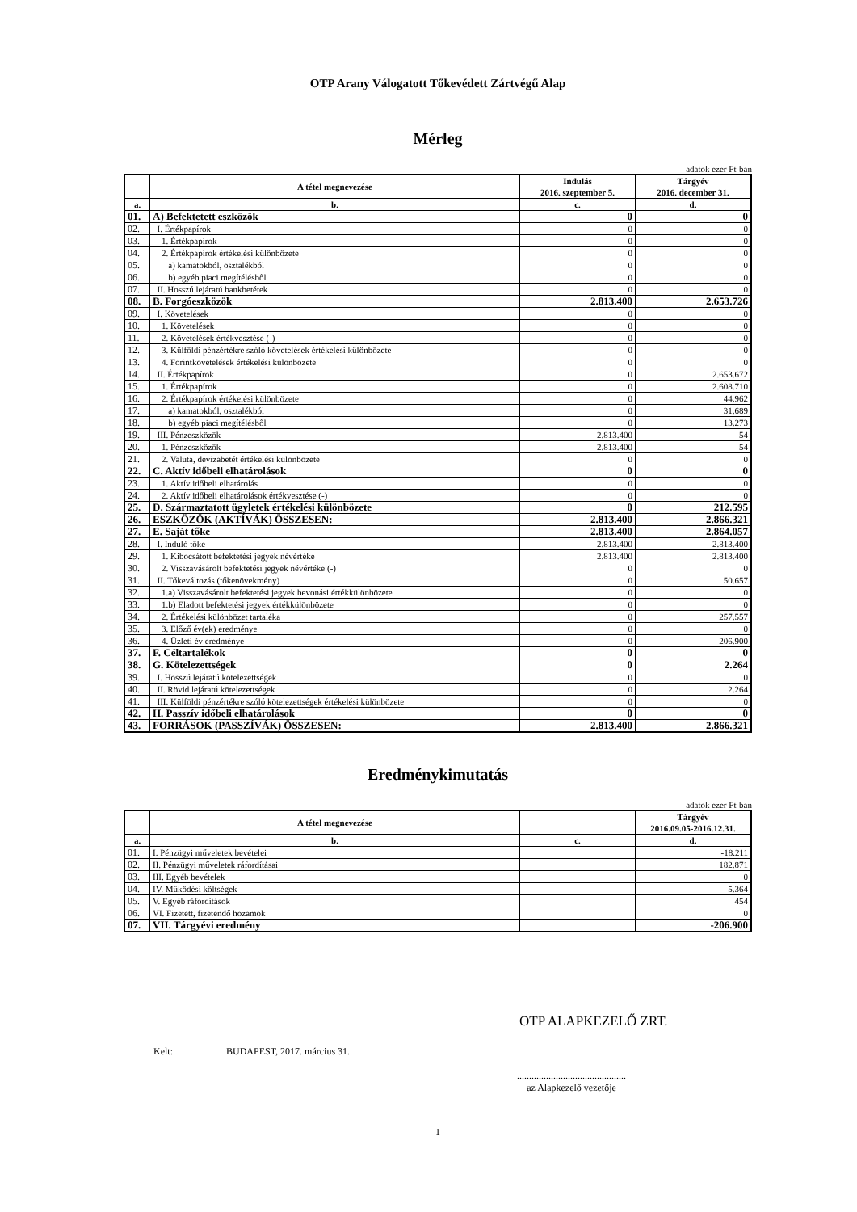OTP Arany Válogatott Tőkevédett Zártvégű Alap
Mérleg
adatok ezer Ft-ban
| | A tétel megnevezése | Indulás 2016. szeptember 5. | Tárgyév 2016. december 31. |
| --- | --- | --- | --- |
| a. | b. | c. | d. |
| 01. | A) Befektetett eszközök | 0 | 0 |
| 02. | I. Értékpapírok | 0 | 0 |
| 03. | 1. Értékpapírok | 0 | 0 |
| 04. | 2. Értékpapírok értékelési különbözete | 0 | 0 |
| 05. | a) kamatokból, osztalékból | 0 | 0 |
| 06. | b) egyéb piaci megítélésből | 0 | 0 |
| 07. | II. Hosszú lejáratú bankbetétek | 0 | 0 |
| 08. | B. Forgóeszközök | 2.813.400 | 2.653.726 |
| 09. | I. Követelések | 0 | 0 |
| 10. | 1. Követelések | 0 | 0 |
| 11. | 2. Követelések értékvesztése (-) | 0 | 0 |
| 12. | 3. Külföldi pénzértékre szóló követelések értékelési különbözete | 0 | 0 |
| 13. | 4. Forintkövetelések értékelési különbözete | 0 | 0 |
| 14. | II. Értékpapírok | 0 | 2.653.672 |
| 15. | 1. Értékpapírok | 0 | 2.608.710 |
| 16. | 2. Értékpapírok értékelési különbözete | 0 | 44.962 |
| 17. | a) kamatokból, osztalékból | 0 | 31.689 |
| 18. | b) egyéb piaci megítélésből | 0 | 13.273 |
| 19. | III. Pénzeszközök | 2.813.400 | 54 |
| 20. | 1. Pénzeszközök | 2.813.400 | 54 |
| 21. | 2. Valuta, devizabetét értékelési különbözete | 0 | 0 |
| 22. | C. Aktív időbeli elhatárolások | 0 | 0 |
| 23. | 1. Aktív időbeli elhatárolás | 0 | 0 |
| 24. | 2. Aktív időbeli elhatárolások értékvesztése (-) | 0 | 0 |
| 25. | D. Származtatott ügyletek értékelési különbözete | 0 | 212.595 |
| 26. | ESZKÖZÖK (AKTÍVÁK) ÖSSZESEN: | 2.813.400 | 2.866.321 |
| 27. | E. Saját tőke | 2.813.400 | 2.864.057 |
| 28. | I. Induló tőke | 2.813.400 | 2.813.400 |
| 29. | 1. Kibocsátott befektetési jegyek névértéke | 2.813.400 | 2.813.400 |
| 30. | 2. Visszavásárolt befektetési jegyek névértéke (-) | 0 | 0 |
| 31. | II. Tőkeváltozás (tőkenövekmény) | 0 | 50.657 |
| 32. | 1.a) Visszavásárolt befektetési jegyek bevonási értékkülönbözete | 0 | 0 |
| 33. | 1.b) Eladott befektetési jegyek értékkülönbözete | 0 | 0 |
| 34. | 2. Értékelési különbözet tartaléka | 0 | 257.557 |
| 35. | 3. Előző év(ek) eredménye | 0 | 0 |
| 36. | 4. Üzleti év eredménye | 0 | -206.900 |
| 37. | F. Céltartalékok | 0 | 0 |
| 38. | G. Kötelezettségek | 0 | 2.264 |
| 39. | I. Hosszú lejáratú kötelezettségek | 0 | 0 |
| 40. | II. Rövid lejáratú kötelezettségek | 0 | 2.264 |
| 41. | III. Külföldi pénzértékre szóló kötelezettségek értékelési különbözete | 0 | 0 |
| 42. | H. Passzív időbeli elhatárolások | 0 | 0 |
| 43. | FORRÁSOK (PASSZÍVÁK) ÖSSZESEN: | 2.813.400 | 2.866.321 |
Eredménykimutatás
adatok ezer Ft-ban
| | A tétel megnevezése | | Tárgyév 2016.09.05-2016.12.31. |
| --- | --- | --- | --- |
| a. | b. | c. | d. |
| 01. | I. Pénzügyi műveletek bevételei | | -18.211 |
| 02. | II. Pénzügyi műveletek ráfordításai | | 182.871 |
| 03. | III. Egyéb bevételek | | 0 |
| 04. | IV. Működési költségek | | 5.364 |
| 05. | V. Egyéb ráfordítások | | 454 |
| 06. | VI. Fizetett, fizetendő hozamok | | 0 |
| 07. | VII. Tárgyévi eredmény | | -206.900 |
OTP ALAPKEZELŐ ZRT.
Kelt: BUDAPEST, 2017. március 31.
.............................................
az Alapkezelő vezetője
1